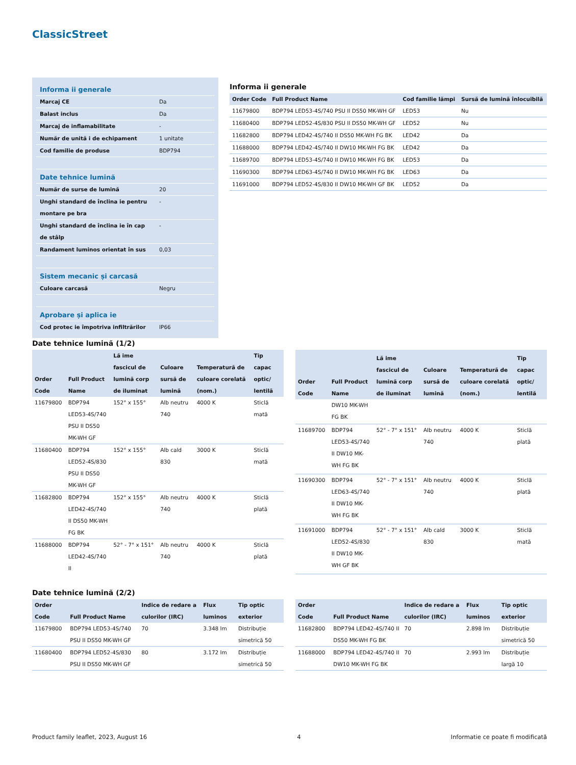ClassicStreet
| Informa ii generale | |
| Marcaj CE | Da |
| Balast inclus | Da |
| Marcaj de inflamabilitate | - |
| Număr de unită i de echipament | 1 unitate |
| Cod familie de produse | BDP794 |
| Date tehnice lumină | |
| Număr de surse de lumină | 20 |
| Unghi standard de înclina ie pentru montare pe bra | - |
| Unghi standard de înclina ie în cap de stâlp | - |
| Randament luminos orientat în sus | 0,03 |
| Sistem mecanic și carcasă | |
| Culoare carcasă | Negru |
| Aprobare și aplica ie | |
| Cod protec ie împotriva infiltrărilor | IP66 |
Informa ii generale
| Order Code | Full Product Name | Cod familie lămpi | Sursă de lumină înlocuibilă |
| --- | --- | --- | --- |
| 11679800 | BDP794 LED53-4S/740 PSU II DS50 MK-WH GF | LED53 | Nu |
| 11680400 | BDP794 LED52-4S/830 PSU II DS50 MK-WH GF | LED52 | Nu |
| 11682800 | BDP794 LED42-4S/740 II DS50 MK-WH FG BK | LED42 | Da |
| 11688000 | BDP794 LED42-4S/740 II DW10 MK-WH FG BK | LED42 | Da |
| 11689700 | BDP794 LED53-4S/740 II DW10 MK-WH FG BK | LED53 | Da |
| 11690300 | BDP794 LED63-4S/740 II DW10 MK-WH FG BK | LED63 | Da |
| 11691000 | BDP794 LED52-4S/830 II DW10 MK-WH GF BK | LED52 | Da |
Date tehnice lumină (1/2)
| Order Code | Full Product Name | Lă ime fascicul de lumină corp de iluminat | Culoare sursă de lumină | Temperatură de culoare corelată (nom.) | Tip capac optic/ lentilă |
| --- | --- | --- | --- | --- | --- |
| 11679800 | BDP794 LED53-4S/740 PSU II DS50 MK-WH GF | 152° x 155° | Alb neutru 740 | 4000 K | Sticlă mată |
| 11680400 | BDP794 LED52-4S/830 PSU II DS50 MK-WH GF | 152° x 155° | Alb cald 830 | 3000 K | Sticlă mată |
| 11682800 | BDP794 LED42-4S/740 II DS50 MK-WH FG BK | 152° x 155° | Alb neutru 740 | 4000 K | Sticlă plată |
| 11688000 | BDP794 LED42-4S/740 II | 52° - 7° x 151° | Alb neutru 740 | 4000 K | Sticlă plată |
| Order Code | Full Product Name | Lă ime fascicul de lumină corp de iluminat | Culoare sursă de lumină | Temperatură de culoare corelată (nom.) | Tip capac optic/ lentilă |
| --- | --- | --- | --- | --- | --- |
| | DW10 MK-WH FG BK | | | | |
| 11689700 | BDP794 LED53-4S/740 II DW10 MK-WH FG BK | 52° - 7° x 151° | Alb neutru 740 | 4000 K | Sticlă plată |
| 11690300 | BDP794 LED63-4S/740 II DW10 MK-WH FG BK | 52° - 7° x 151° | Alb neutru 740 | 4000 K | Sticlă plată |
| 11691000 | BDP794 LED52-4S/830 II DW10 MK-WH GF BK | 52° - 7° x 151° | Alb cald 830 | 3000 K | Sticlă mată |
Date tehnice lumină (2/2)
| Order Code | Full Product Name | Indice de redare a culorilor (IRC) | Flux luminos | Tip optic exterior |
| --- | --- | --- | --- | --- |
| 11679800 | BDP794 LED53-4S/740 PSU II DS50 MK-WH GF | 70 | 3.348 lm | Distribuție simetrică 50 |
| 11680400 | BDP794 LED52-4S/830 PSU II DS50 MK-WH GF | 80 | 3.172 lm | Distribuție simetrică 50 |
| Order Code | Full Product Name | Indice de redare a culorilor (IRC) | Flux luminos | Tip optic exterior |
| --- | --- | --- | --- | --- |
| 11682800 | BDP794 LED42-4S/740 II DS50 MK-WH FG BK | 70 | 2.898 lm | Distribuție simetrică 50 |
| 11688000 | BDP794 LED42-4S/740 II DW10 MK-WH FG BK | 70 | 2.993 lm | Distribuție largă 10 |
Product family leaflet, 2023, August 16 4 Informatie ce poate fi modificată